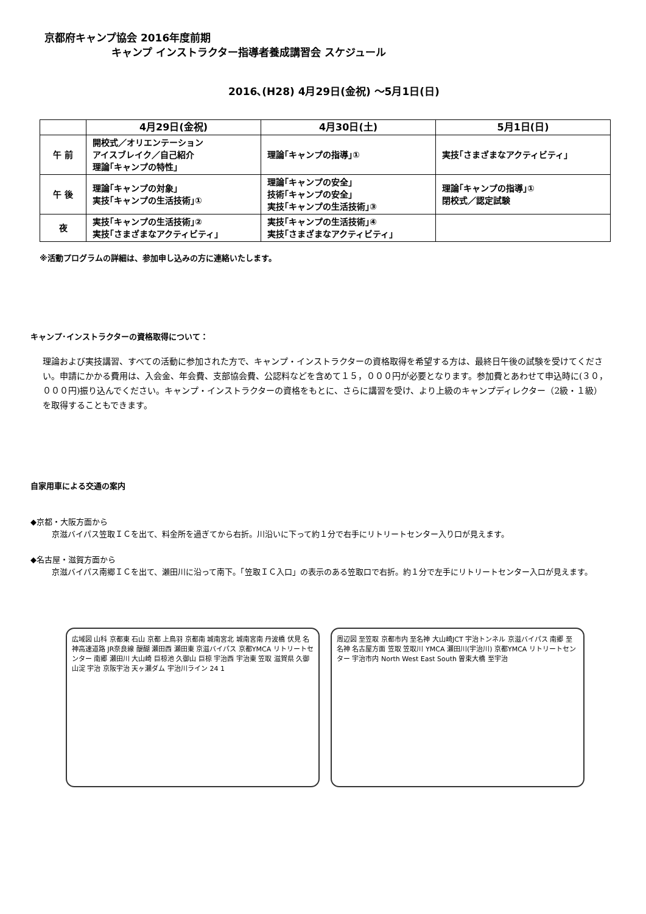京都府キャンプ協会 2016年度前期
キャンプ インストラクター指導者養成講習会 スケジュール
2016､(H28) 4月29日(金祝) ～5月1日(日)
| | 4月29日(金祝) | 4月30日(土) | 5月1日(日) |
| --- | --- | --- | --- |
| 午 前 | 開校式／オリエンテーション アイスブレイク／自己紹介 理論｢キャンプの特性」 | 理論｢キャンプの指導｣① | 実技｢さまざまなアクティビティ｣ |
| 午 後 | 理論｢キャンプの対象」 実技｢キャンプの生活技術｣① | 理論｢キャンプの安全｣ 技術｢キャンプの安全｣ 実技｢キャンプの生活技術｣③ | 理論｢キャンプの指導｣① 閉校式／認定試験 |
| 夜 | 実技｢キャンプの生活技術｣② 実技｢さまざまなアクティビティ｣ | 実技｢キャンプの生活技術｣④ 実技｢さまざまなアクティビティ｣ | |
※活動プログラムの詳細は、参加申し込みの方に連絡いたします。
キャンプ･インストラクターの資格取得について：
理論および実技講習、すべての活動に参加された方で、キャンプ・インストラクターの資格取得を希望する方は、最終日午後の試験を受けてください。申請にかかる費用は、入会金、年会費、支部協会費、公認料などを含めて１５，０００円が必要となります。参加費とあわせて申込時に(３０，０００円)振り込んでください。キャンプ・インストラクターの資格をもとに、さらに講習を受け、より上級のキャンプディレクター（2級・１級）を取得することもできます。
自家用車による交通の案内
◆京都・大阪方面から
京滋バイパス笠取ＩＣを出て、料金所を過ぎてから右折。川沿いに下って約１分で右手にリトリートセンター入り口が見えます。
◆名古屋・滋賀方面から
京滋バイパス南郷ＩＣを出て、瀬田川に沿って南下。「笠取ＩＣ入口」の表示のある笠取口で右折。約１分で左手にリトリートセンター入口が見えます。
広域図 山科 京都東 石山 京都 上鳥羽 京都南 城南宮北 城南宮南 丹波橋 伏見 名神高速道路 JR奈良線 醍醐 瀬田西 瀬田東 京滋バイパス 京都YMCA リトリートセンター 南郷 瀬田川 大山崎 巨椋池 久御山 巨椋 宇治西 宇治東 笠取 滋賀県 久御山淀 宇治 京阪宇治 天ヶ瀬ダム 宇治川ライン 24 1
周辺図 至笠取 京都市内 至名神 大山崎JCT 宇治トンネル 京滋バイパス 南郷 至名神 名古屋方面 笠取 笠取川 YMCA 瀬田川(宇治川) 京都YMCA リトリートセンター 宇治市内 North West East South 曽束大橋 至宇治